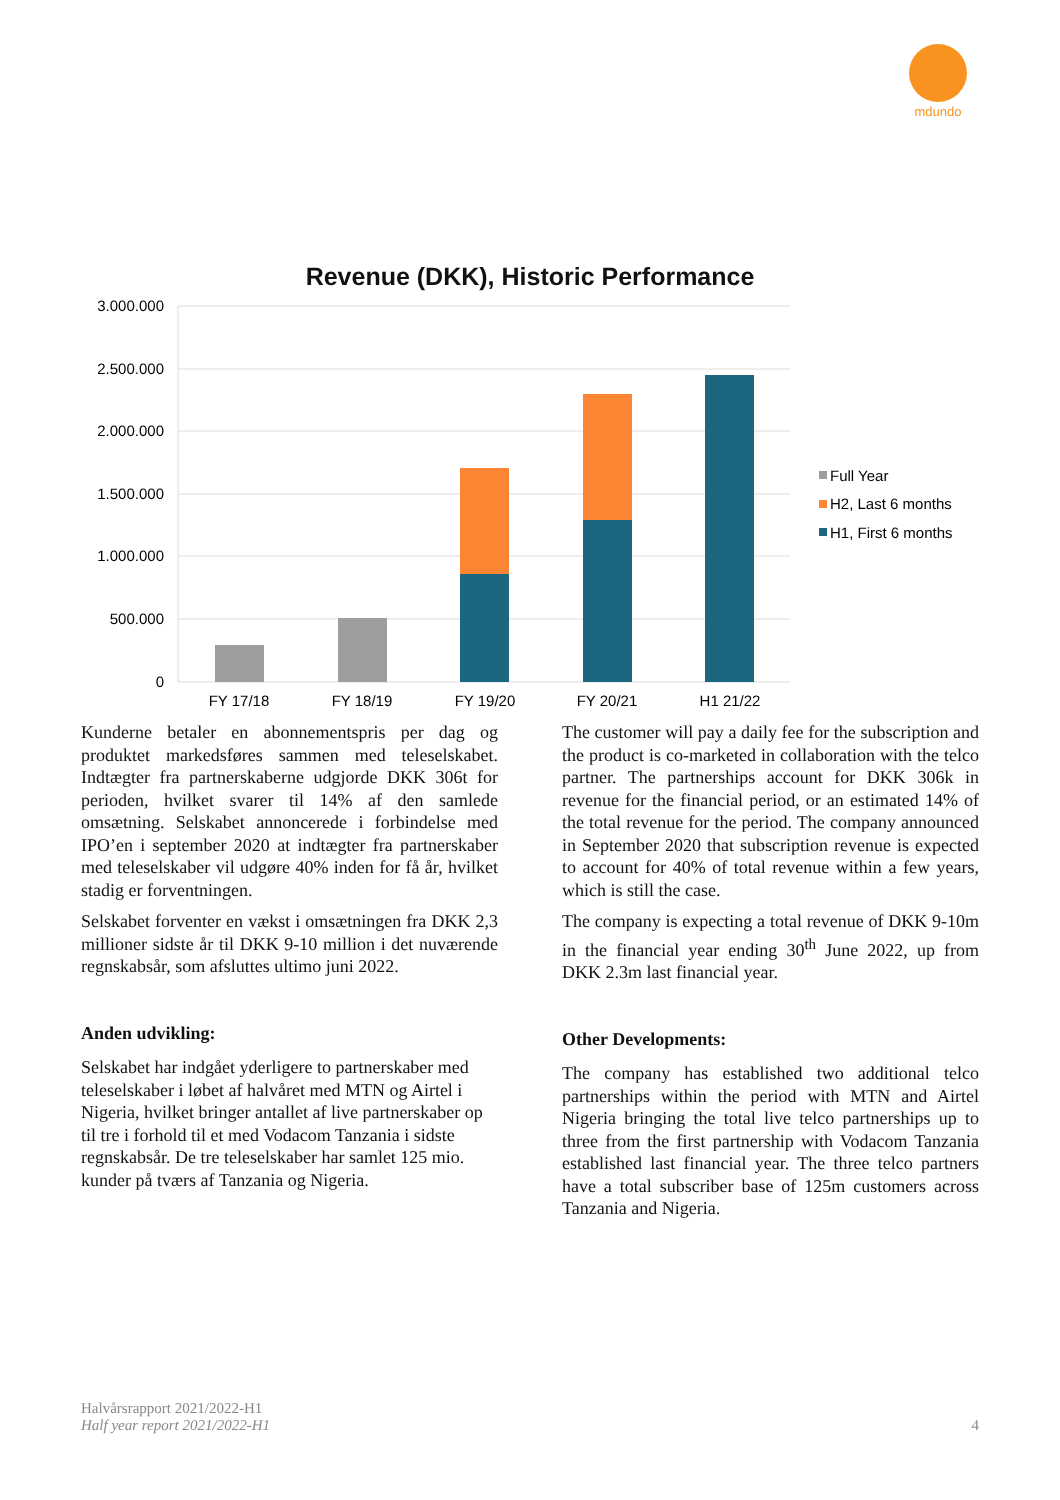mdundo
Revenue (DKK), Historic Performance
3.000.000
2.500.000
2.000.000
1.500.000
1.000.000
500.000
0
FY 17/18
FY 18/19
FY 19/20
FY 20/21
H1 21/22
Full Year
H2, Last 6 months
H1, First 6 months
Kunderne betaler en abonnementspris per dag og produktet markedsføres sammen med teleselskabet. Indtægter fra partnerskaberne udgjorde DKK 306t for perioden, hvilket svarer til 14% af den samlede omsætning. Selskabet annoncerede i forbindelse med IPO’en i september 2020 at indtægter fra partnerskaber med teleselskaber vil udgøre 40% inden for få år, hvilket stadig er forventningen.
Selskabet forventer en vækst i omsætningen fra DKK 2,3 millioner sidste år til DKK 9-10 million i det nuværende regnskabsår, som afsluttes ultimo juni 2022.
Anden udvikling:
Selskabet har indgået yderligere to partnerskaber med teleselskaber i løbet af halvåret med MTN og Airtel i Nigeria, hvilket bringer antallet af live partnerskaber op til tre i forhold til et med Vodacom Tanzania i sidste regnskabsår. De tre teleselskaber har samlet 125 mio. kunder på tværs af Tanzania og Nigeria.
The customer will pay a daily fee for the subscription and the product is co-marketed in collaboration with the telco partner. The partnerships account for DKK 306k in revenue for the financial period, or an estimated 14% of the total revenue for the period. The company announced in September 2020 that subscription revenue is expected to account for 40% of total revenue within a few years, which is still the case.
The company is expecting a total revenue of DKK 9-10m in the financial year ending 30<sup>th</sup> June 2022, up from DKK 2.3m last financial year.
Other Developments:
The company has established two additional telco partnerships within the period with MTN and Airtel Nigeria bringing the total live telco partnerships up to three from the first partnership with Vodacom Tanzania established last financial year. The three telco partners have a total subscriber base of 125m customers across Tanzania and Nigeria.
Halvårsrapport 2021/2022-H1
Half year report 2021/2022-H1
4